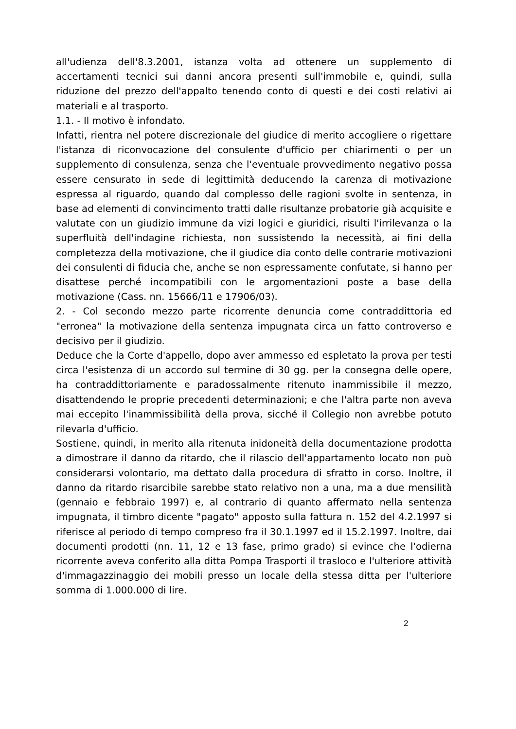all'udienza dell'8.3.2001, istanza volta ad ottenere un supplemento di accertamenti tecnici sui danni ancora presenti sull'immobile e, quindi, sulla riduzione del prezzo dell'appalto tenendo conto di questi e dei costi relativi ai materiali e al trasporto.
1.1. - Il motivo è infondato.
Infatti, rientra nel potere discrezionale del giudice di merito accogliere o rigettare l'istanza di riconvocazione del consulente d'ufficio per chiarimenti o per un supplemento di consulenza, senza che l'eventuale provvedimento negativo possa essere censurato in sede di legittimità deducendo la carenza di motivazione espressa al riguardo, quando dal complesso delle ragioni svolte in sentenza, in base ad elementi di convincimento tratti dalle risultanze probatorie già acquisite e valutate con un giudizio immune da vizi logici e giuridici, risulti l'irrilevanza o la superfluità dell'indagine richiesta, non sussistendo la necessità, ai fini della completezza della motivazione, che il giudice dia conto delle contrarie motivazioni dei consulenti di fiducia che, anche se non espressamente confutate, si hanno per disattese perché incompatibili con le argomentazioni poste a base della motivazione (Cass. nn. 15666/11 e 17906/03).
2. - Col secondo mezzo parte ricorrente denuncia come contraddittoria ed "erronea" la motivazione della sentenza impugnata circa un fatto controverso e decisivo per il giudizio.
Deduce che la Corte d'appello, dopo aver ammesso ed espletato la prova per testi circa l'esistenza di un accordo sul termine di 30 gg. per la consegna delle opere, ha contraddittoriamente e paradossalmente ritenuto inammissibile il mezzo, disattendendo le proprie precedenti determinazioni; e che l'altra parte non aveva mai eccepito l'inammissibilità della prova, sicché il Collegio non avrebbe potuto rilevarla d'ufficio.
Sostiene, quindi, in merito alla ritenuta inidoneità della documentazione prodotta a dimostrare il danno da ritardo, che il rilascio dell'appartamento locato non può considerarsi volontario, ma dettato dalla procedura di sfratto in corso. Inoltre, il danno da ritardo risarcibile sarebbe stato relativo non a una, ma a due mensilità (gennaio e febbraio 1997) e, al contrario di quanto affermato nella sentenza impugnata, il timbro dicente "pagato" apposto sulla fattura n. 152 del 4.2.1997 si riferisce al periodo di tempo compreso fra il 30.1.1997 ed il 15.2.1997. Inoltre, dai documenti prodotti (nn. 11, 12 e 13 fase, primo grado) si evince che l'odierna ricorrente aveva conferito alla ditta Pompa Trasporti il trasloco e l'ulteriore attività d'immagazzinaggio dei mobili presso un locale della stessa ditta per l'ulteriore somma di 1.000.000 di lire.
2